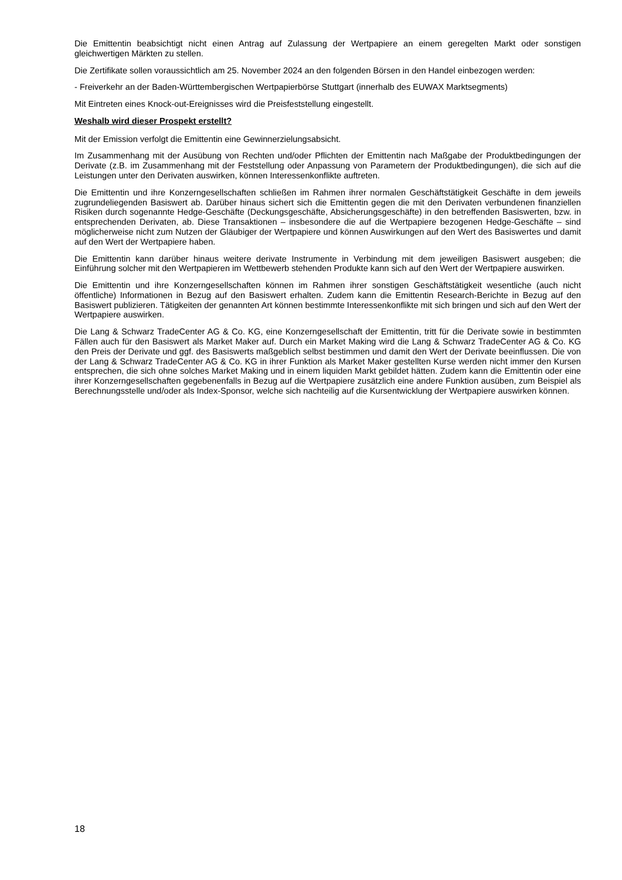Die Emittentin beabsichtigt nicht einen Antrag auf Zulassung der Wertpapiere an einem geregelten Markt oder sonstigen gleichwertigen Märkten zu stellen.
Die Zertifikate sollen voraussichtlich am 25. November 2024 an den folgenden Börsen in den Handel einbezogen werden:
- Freiverkehr an der Baden-Württembergischen Wertpapierbörse Stuttgart (innerhalb des EUWAX Marktsegments)
Mit Eintreten eines Knock-out-Ereignisses wird die Preisfeststellung eingestellt.
Weshalb wird dieser Prospekt erstellt?
Mit der Emission verfolgt die Emittentin eine Gewinnerzielungsabsicht.
Im Zusammenhang mit der Ausübung von Rechten und/oder Pflichten der Emittentin nach Maßgabe der Produktbedingungen der Derivate (z.B. im Zusammenhang mit der Feststellung oder Anpassung von Parametern der Produktbedingungen), die sich auf die Leistungen unter den Derivaten auswirken, können Interessenkonflikte auftreten.
Die Emittentin und ihre Konzerngesellschaften schließen im Rahmen ihrer normalen Geschäftstätigkeit Geschäfte in dem jeweils zugrundeliegenden Basiswert ab. Darüber hinaus sichert sich die Emittentin gegen die mit den Derivaten verbundenen finanziellen Risiken durch sogenannte Hedge-Geschäfte (Deckungsgeschäfte, Absicherungsgeschäfte) in den betreffenden Basiswerten, bzw. in entsprechenden Derivaten, ab. Diese Transaktionen – insbesondere die auf die Wertpapiere bezogenen Hedge-Geschäfte – sind möglicherweise nicht zum Nutzen der Gläubiger der Wertpapiere und können Auswirkungen auf den Wert des Basiswertes und damit auf den Wert der Wertpapiere haben.
Die Emittentin kann darüber hinaus weitere derivate Instrumente in Verbindung mit dem jeweiligen Basiswert ausgeben; die Einführung solcher mit den Wertpapieren im Wettbewerb stehenden Produkte kann sich auf den Wert der Wertpapiere auswirken.
Die Emittentin und ihre Konzerngesellschaften können im Rahmen ihrer sonstigen Geschäftstätigkeit wesentliche (auch nicht öffentliche) Informationen in Bezug auf den Basiswert erhalten. Zudem kann die Emittentin Research-Berichte in Bezug auf den Basiswert publizieren. Tätigkeiten der genannten Art können bestimmte Interessenkonflikte mit sich bringen und sich auf den Wert der Wertpapiere auswirken.
Die Lang & Schwarz TradeCenter AG & Co. KG, eine Konzerngesellschaft der Emittentin, tritt für die Derivate sowie in bestimmten Fällen auch für den Basiswert als Market Maker auf. Durch ein Market Making wird die Lang & Schwarz TradeCenter AG & Co. KG den Preis der Derivate und ggf. des Basiswerts maßgeblich selbst bestimmen und damit den Wert der Derivate beeinflussen. Die von der Lang & Schwarz TradeCenter AG & Co. KG in ihrer Funktion als Market Maker gestellten Kurse werden nicht immer den Kursen entsprechen, die sich ohne solches Market Making und in einem liquiden Markt gebildet hätten. Zudem kann die Emittentin oder eine ihrer Konzerngesellschaften gegebenenfalls in Bezug auf die Wertpapiere zusätzlich eine andere Funktion ausüben, zum Beispiel als Berechnungsstelle und/oder als Index-Sponsor, welche sich nachteilig auf die Kursentwicklung der Wertpapiere auswirken können.
18